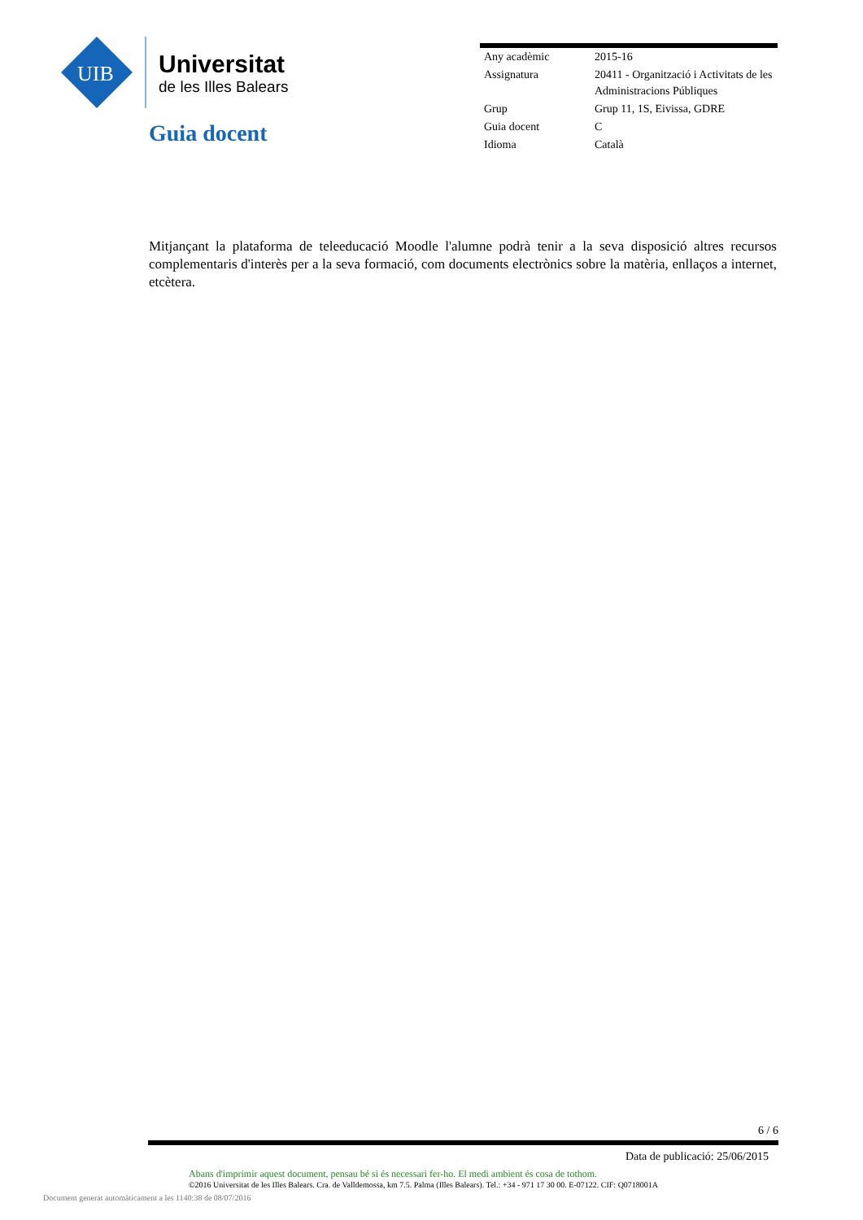UIB
Universitat
de les Illes Balears
Guia docent
| Any acadèmic | 2015-16 |
| Assignatura | 20411 - Organització i Activitats de les Administracions Públiques |
| Grup | Grup 11, 1S, Eivissa, GDRE |
| Guia docent | C |
| Idioma | Català |
Mitjançant la plataforma de teleeducació Moodle l'alumne podrà tenir a la seva disposició altres recursos complementaris d'interès per a la seva formació, com documents electrònics sobre la matèria, enllaços a internet, etcètera.
6 / 6
Data de publicació: 25/06/2015
Abans d'imprimir aquest document, pensau bé si és necessari fer-ho. El medi ambient és cosa de tothom.
©2016 Universitat de les Illes Balears. Cra. de Valldemossa, km 7.5. Palma (Illes Balears). Tel.: +34 - 971 17 30 00. E-07122. CIF: Q0718001A
Document generat automàticament a les 1140:38 de 08/07/2016